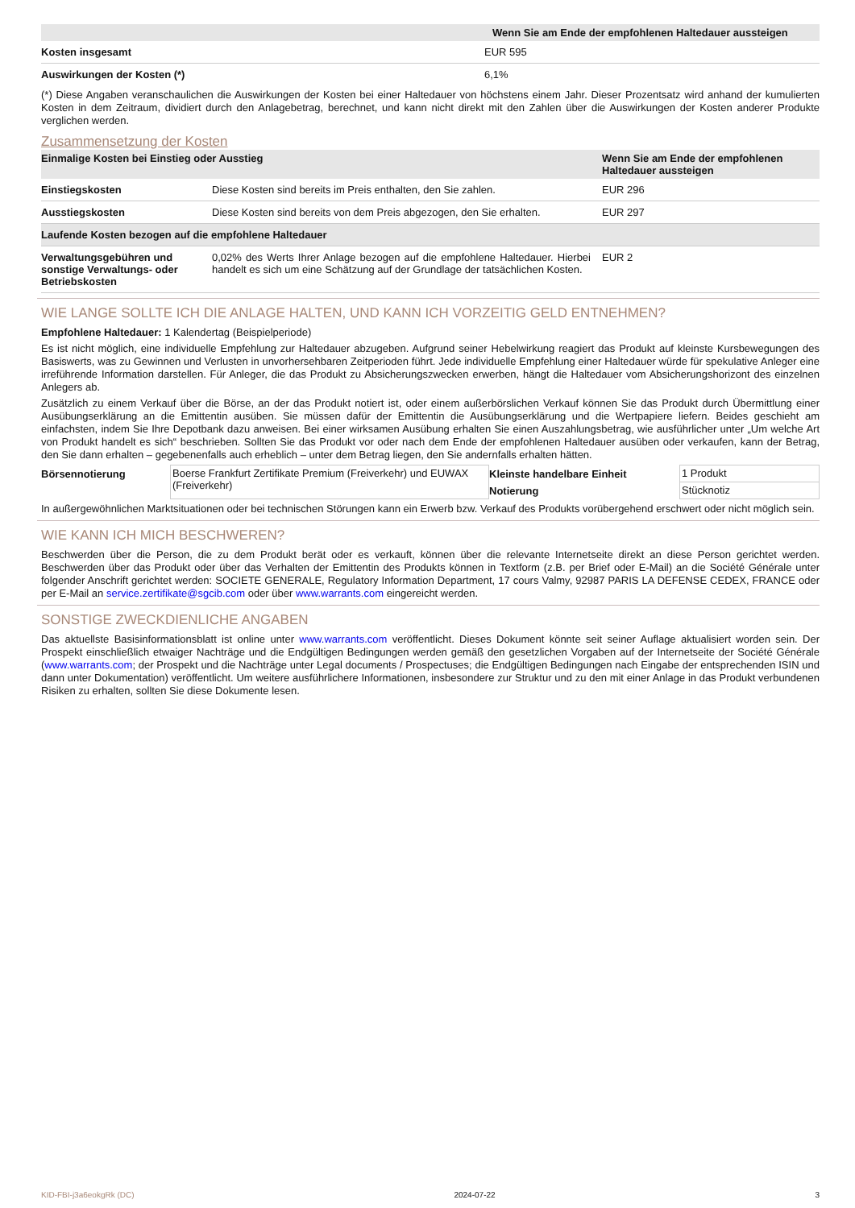| | Wenn Sie am Ende der empfohlenen Haltedauer aussteigen |
| --- | --- |
| Kosten insgesamt | EUR 595 |
| Auswirkungen der Kosten (*) | 6,1% |
(*) Diese Angaben veranschaulichen die Auswirkungen der Kosten bei einer Haltedauer von höchstens einem Jahr. Dieser Prozentsatz wird anhand der kumulierten Kosten in dem Zeitraum, dividiert durch den Anlagebetrag, berechnet, und kann nicht direkt mit den Zahlen über die Auswirkungen der Kosten anderer Produkte verglichen werden.
Zusammensetzung der Kosten
| Einmalige Kosten bei Einstieg oder Ausstieg | | Wenn Sie am Ende der empfohlenen Haltedauer aussteigen |
| --- | --- | --- |
| Einstiegskosten | Diese Kosten sind bereits im Preis enthalten, den Sie zahlen. | EUR 296 |
| Ausstiegskosten | Diese Kosten sind bereits von dem Preis abgezogen, den Sie erhalten. | EUR 297 |
| Laufende Kosten bezogen auf die empfohlene Haltedauer | | |
| Verwaltungsgebühren und sonstige Verwaltungs- oder Betriebskosten | 0,02% des Werts Ihrer Anlage bezogen auf die empfohlene Haltedauer. Hierbei handelt es sich um eine Schätzung auf der Grundlage der tatsächlichen Kosten. | EUR 2 |
WIE LANGE SOLLTE ICH DIE ANLAGE HALTEN, UND KANN ICH VORZEITIG GELD ENTNEHMEN?
Empfohlene Haltedauer: 1 Kalendertag (Beispielperiode)
Es ist nicht möglich, eine individuelle Empfehlung zur Haltedauer abzugeben. Aufgrund seiner Hebelwirkung reagiert das Produkt auf kleinste Kursbewegungen des Basiswerts, was zu Gewinnen und Verlusten in unvorhersehbaren Zeitperioden führt. Jede individuelle Empfehlung einer Haltedauer würde für spekulative Anleger eine irreführende Information darstellen. Für Anleger, die das Produkt zu Absicherungszwecken erwerben, hängt die Haltedauer vom Absicherungshorizont des einzelnen Anlegers ab.
Zusätzlich zu einem Verkauf über die Börse, an der das Produkt notiert ist, oder einem außerbörslichen Verkauf können Sie das Produkt durch Übermittlung einer Ausübungserklärung an die Emittentin ausüben. Sie müssen dafür der Emittentin die Ausübungserklärung und die Wertpapiere liefern. Beides geschieht am einfachsten, indem Sie Ihre Depotbank dazu anweisen. Bei einer wirksamen Ausübung erhalten Sie einen Auszahlungsbetrag, wie ausführlicher unter „Um welche Art von Produkt handelt es sich“ beschrieben. Sollten Sie das Produkt vor oder nach dem Ende der empfohlenen Haltedauer ausüben oder verkaufen, kann der Betrag, den Sie dann erhalten – gegebenenfalls auch erheblich – unter dem Betrag liegen, den Sie andernfalls erhalten hätten.
| Börsennotierung | Boerse Frankfurt Zertifikate Premium (Freiverkehr) und EUWAX (Freiverkehr) | Kleinste handelbare Einheit | 1 Produkt |
| | | Notierung | Stücknotiz |
In außergewöhnlichen Marktsituationen oder bei technischen Störungen kann ein Erwerb bzw. Verkauf des Produkts vorübergehend erschwert oder nicht möglich sein.
WIE KANN ICH MICH BESCHWEREN?
Beschwerden über die Person, die zu dem Produkt berät oder es verkauft, können über die relevante Internetseite direkt an diese Person gerichtet werden. Beschwerden über das Produkt oder über das Verhalten der Emittentin des Produkts können in Textform (z.B. per Brief oder E-Mail) an die Société Générale unter folgender Anschrift gerichtet werden: SOCIETE GENERALE, Regulatory Information Department, 17 cours Valmy, 92987 PARIS LA DEFENSE CEDEX, FRANCE oder per E-Mail an service.zertifikate@sgcib.com oder über www.warrants.com eingereicht werden.
SONSTIGE ZWECKDIENLICHE ANGABEN
Das aktuellste Basisinformationsblatt ist online unter www.warrants.com veröffentlicht. Dieses Dokument könnte seit seiner Auflage aktualisiert worden sein. Der Prospekt einschließlich etwaiger Nachträge und die Endgültigen Bedingungen werden gemäß den gesetzlichen Vorgaben auf der Internetseite der Société Générale (www.warrants.com; der Prospekt und die Nachträge unter Legal documents / Prospectuses; die Endgültigen Bedingungen nach Eingabe der entsprechenden ISIN und dann unter Dokumentation) veröffentlicht. Um weitere ausführlichere Informationen, insbesondere zur Struktur und zu den mit einer Anlage in das Produkt verbundenen Risiken zu erhalten, sollten Sie diese Dokumente lesen.
KID-FBI-j3a6eokgRk (DC) 2024-07-22 3